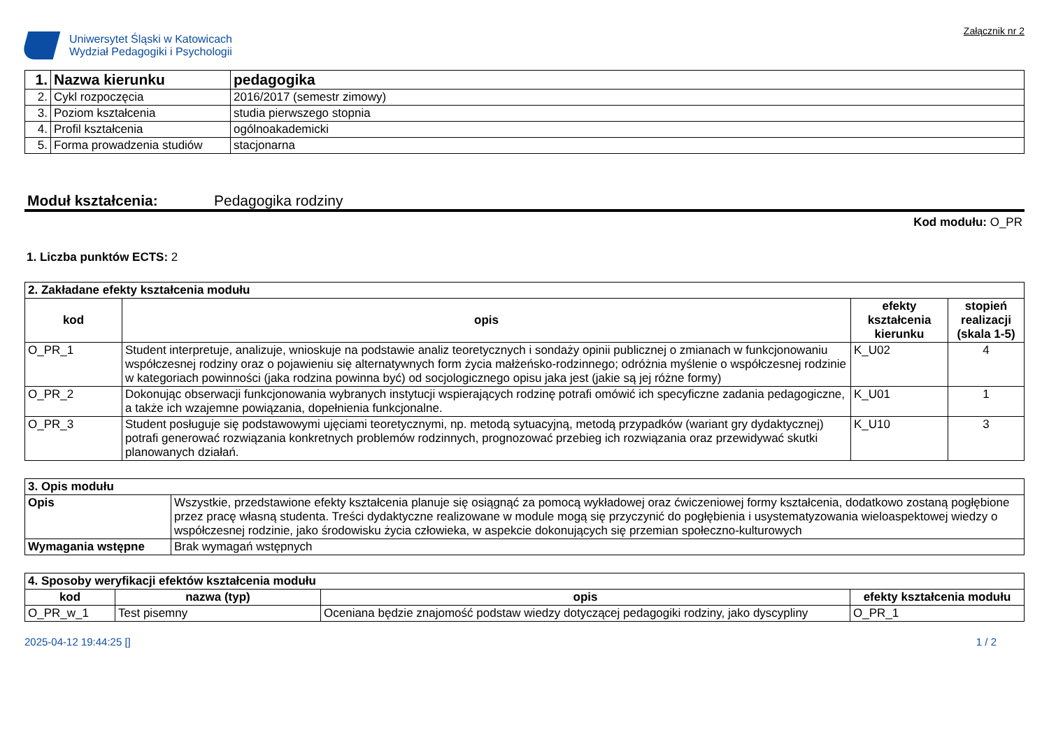Uniwersytet Śląski w Katowicach
Wydział Pedagogiki i Psychologii
Załącznik nr 2
| 1. | Nazwa kierunku | pedagogika |
| 2. | Cykl rozpoczęcia | 2016/2017 (semestr zimowy) |
| 3. | Poziom kształcenia | studia pierwszego stopnia |
| 4. | Profil kształcenia | ogólnoakademicki |
| 5. | Forma prowadzenia studiów | stacjonarna |
Moduł kształcenia: Pedagogika rodziny
Kod modułu: O_PR
1. Liczba punktów ECTS: 2
| 2. Zakładane efekty kształcenia modułu | | | |
| kod | opis | efekty kształcenia kierunku | stopień realizacji (skala 1-5) |
| O_PR_1 | Student interpretuje, analizuje, wnioskuje na podstawie analiz teoretycznych i sondaży opinii publicznej o zmianach w funkcjonowaniu współczesnej rodziny oraz o pojawieniu się alternatywnych form życia małżeńsko-rodzinnego; odróżnia myślenie o współczesnej rodzinie w kategoriach powinności (jaka rodzina powinna być) od socjologicznego opisu jaka jest (jakie są jej różne formy) | K_U02 | 4 |
| O_PR_2 | Dokonując obserwacji funkcjonowania wybranych instytucji wspierających rodzinę potrafi omówić ich specyficzne zadania pedagogiczne, a także ich wzajemne powiązania, dopełnienia funkcjonalne. | K_U01 | 1 |
| O_PR_3 | Student posługuje się podstawowymi ujęciami teoretycznymi, np. metodą sytuacyjną, metodą przypadków (wariant gry dydaktycznej) potrafi generować rozwiązania konkretnych problemów rodzinnych, prognozować przebieg ich rozwiązania oraz przewidywać skutki planowanych działań. | K_U10 | 3 |
| 3. Opis modułu | |
| Opis | Wszystkie, przedstawione efekty kształcenia planuje się osiągnąć za pomocą wykładowej oraz ćwiczeniowej formy kształcenia, dodatkowo zostaną pogłębione przez pracę własną studenta. Treści dydaktyczne realizowane w module mogą się przyczynić do pogłębienia i usystematyzowania wieloaspektowej wiedzy o współczesnej rodzinie, jako środowisku życia człowieka, w aspekcie dokonujących się przemian społeczno-kulturowych |
| Wymagania wstępne | Brak wymagań wstępnych |
| 4. Sposoby weryfikacji efektów kształcenia modułu | | | |
| kod | nazwa (typ) | opis | efekty kształcenia modułu |
| O_PR_w_1 | Test pisemny | Oceniana będzie znajomość podstaw wiedzy dotyczącej pedagogiki rodziny, jako dyscypliny | O_PR_1 |
2025-04-12 19:44:25 [] 1 / 2